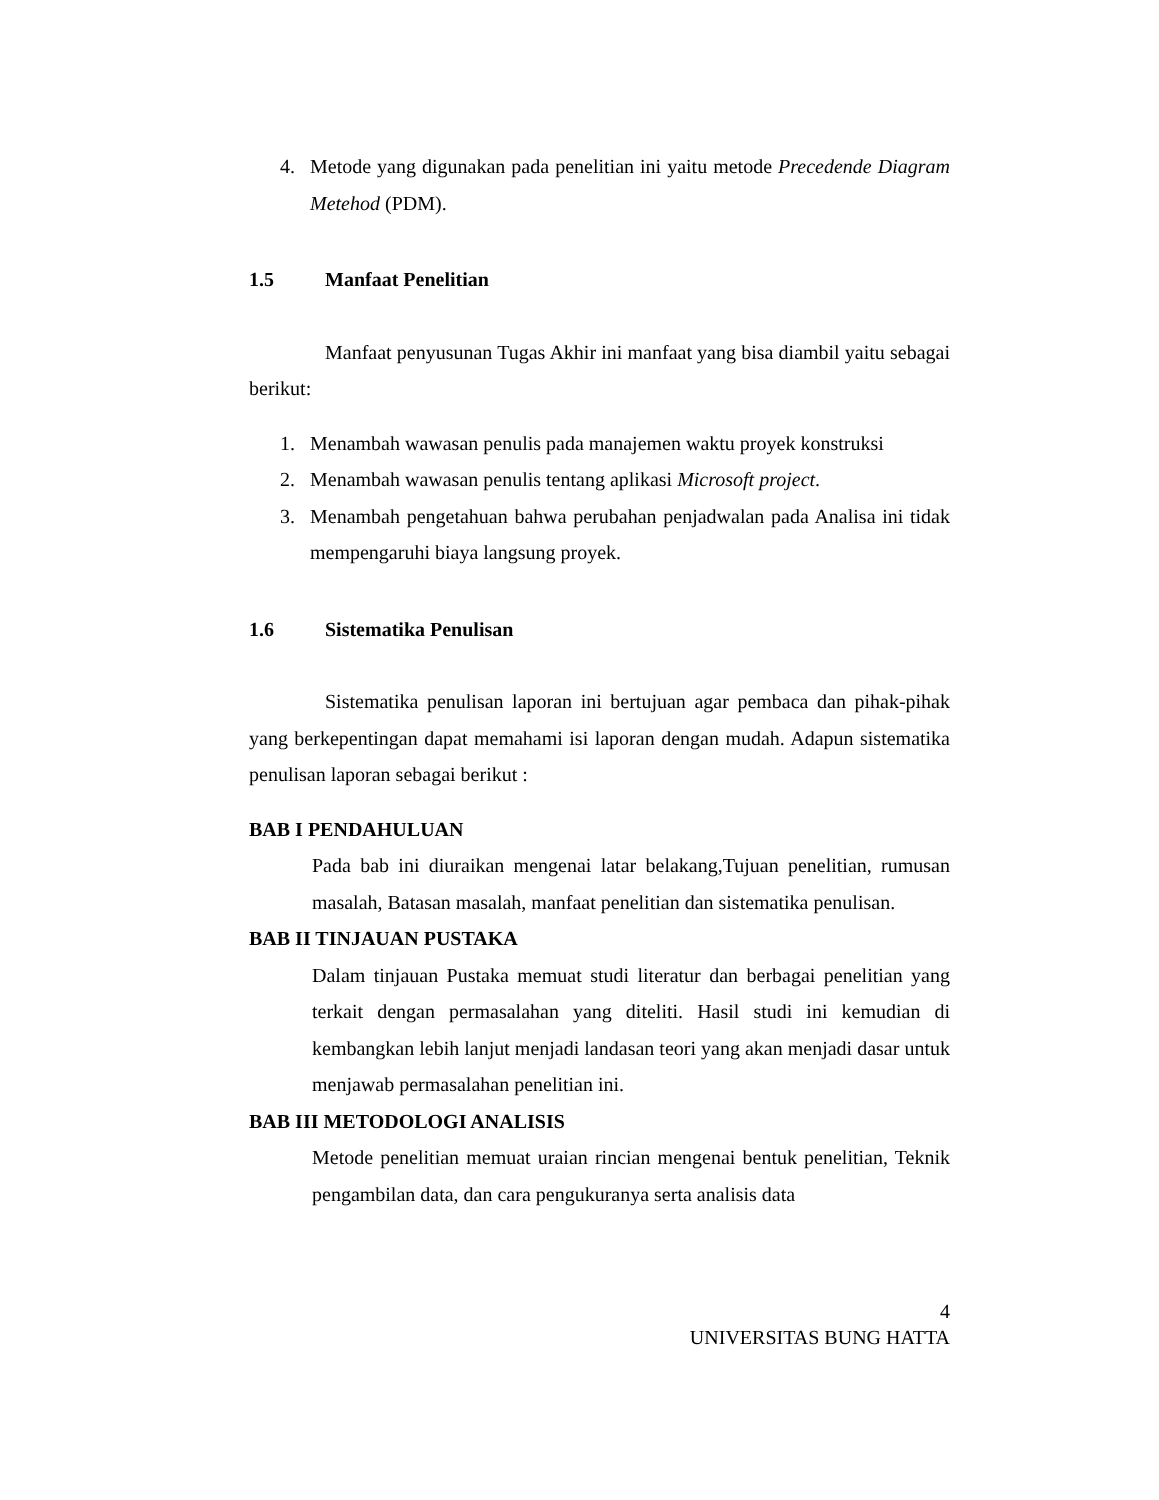4. Metode yang digunakan pada penelitian ini yaitu metode Precedende Diagram Metehod (PDM).
1.5 Manfaat Penelitian
Manfaat penyusunan Tugas Akhir ini manfaat yang bisa diambil yaitu sebagai berikut:
1. Menambah wawasan penulis pada manajemen waktu proyek konstruksi
2. Menambah wawasan penulis tentang aplikasi Microsoft project.
3. Menambah pengetahuan bahwa perubahan penjadwalan pada Analisa ini tidak mempengaruhi biaya langsung proyek.
1.6 Sistematika Penulisan
Sistematika penulisan laporan ini bertujuan agar pembaca dan pihak-pihak yang berkepentingan dapat memahami isi laporan dengan mudah. Adapun sistematika penulisan laporan sebagai berikut :
BAB I PENDAHULUAN
Pada bab ini diuraikan mengenai latar belakang,Tujuan penelitian, rumusan masalah, Batasan masalah, manfaat penelitian dan sistematika penulisan.
BAB II TINJAUAN PUSTAKA
Dalam tinjauan Pustaka memuat studi literatur dan berbagai penelitian yang terkait dengan permasalahan yang diteliti. Hasil studi ini kemudian di kembangkan lebih lanjut menjadi landasan teori yang akan menjadi dasar untuk menjawab permasalahan penelitian ini.
BAB III METODOLOGI ANALISIS
Metode penelitian memuat uraian rincian mengenai bentuk penelitian, Teknik pengambilan data, dan cara pengukuranya serta analisis data
4
UNIVERSITAS BUNG HATTA